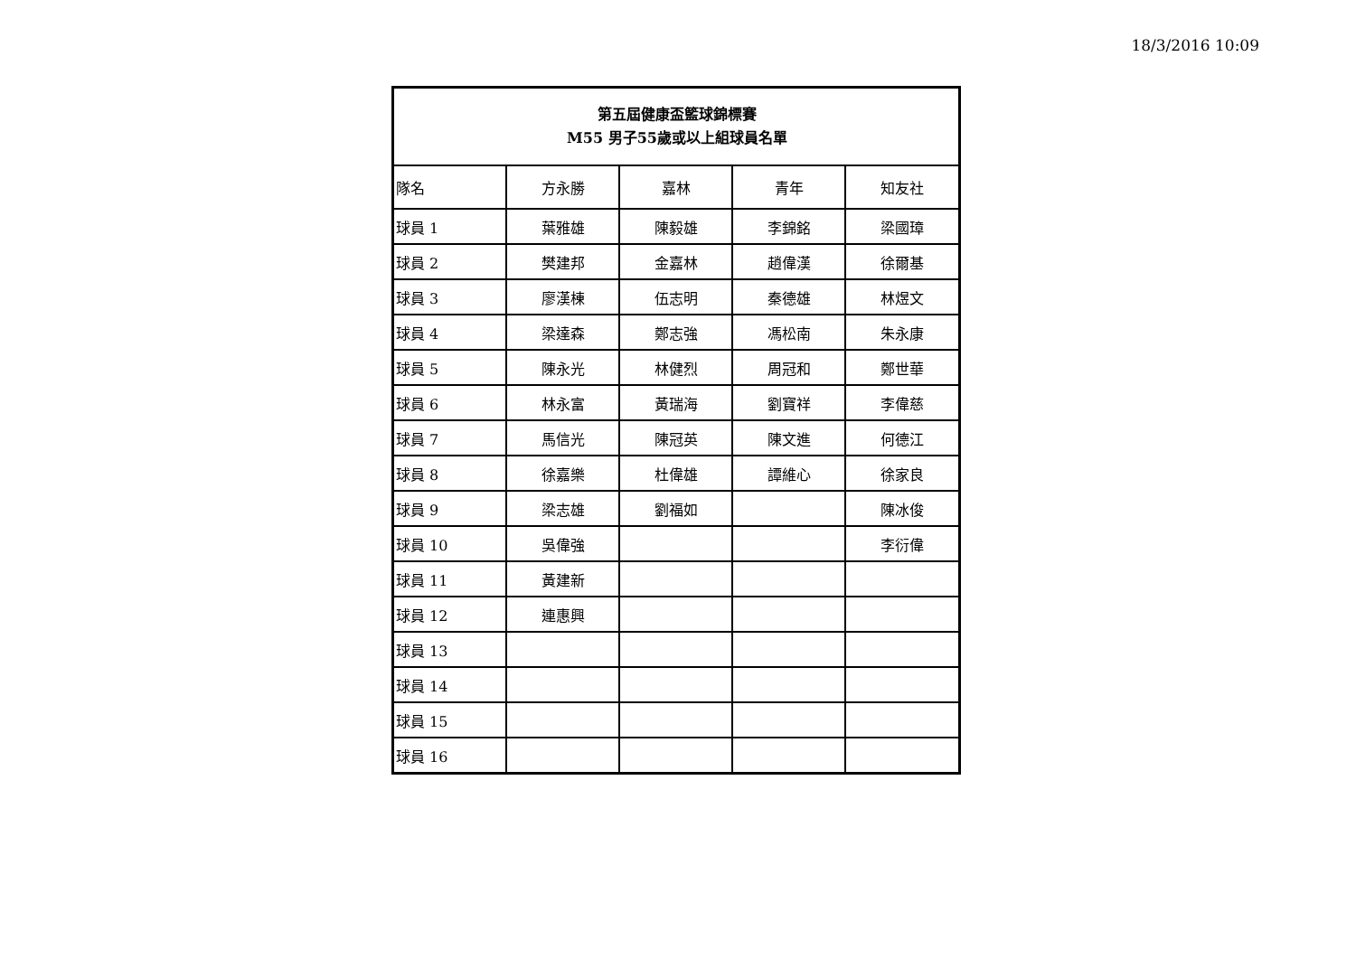18/3/2016 10:09
| 第五屆健康盃籃球錦標賽 M55 男子55歲或以上組球員名單 | | | | |
| --- | --- | --- | --- | --- |
| 隊名 | 方永勝 | 嘉林 | 青年 | 知友社 |
| 球員 1 | 葉雅雄 | 陳毅雄 | 李錦銘 | 梁國璋 |
| 球員 2 | 樊建邦 | 金嘉林 | 趙偉漢 | 徐爾基 |
| 球員 3 | 廖漢棟 | 伍志明 | 秦德雄 | 林煜文 |
| 球員 4 | 梁達森 | 鄭志強 | 馮松南 | 朱永康 |
| 球員 5 | 陳永光 | 林健烈 | 周冠和 | 鄭世華 |
| 球員 6 | 林永富 | 黃瑞海 | 劉寶祥 | 李偉慈 |
| 球員 7 | 馬信光 | 陳冠英 | 陳文進 | 何德江 |
| 球員 8 | 徐嘉樂 | 杜偉雄 | 譚維心 | 徐家良 |
| 球員 9 | 梁志雄 | 劉福如 | | 陳冰俊 |
| 球員 10 | 吳偉強 | | | 李衍偉 |
| 球員 11 | 黃建新 | | | |
| 球員 12 | 連惠興 | | | |
| 球員 13 | | | | |
| 球員 14 | | | | |
| 球員 15 | | | | |
| 球員 16 | | | | |